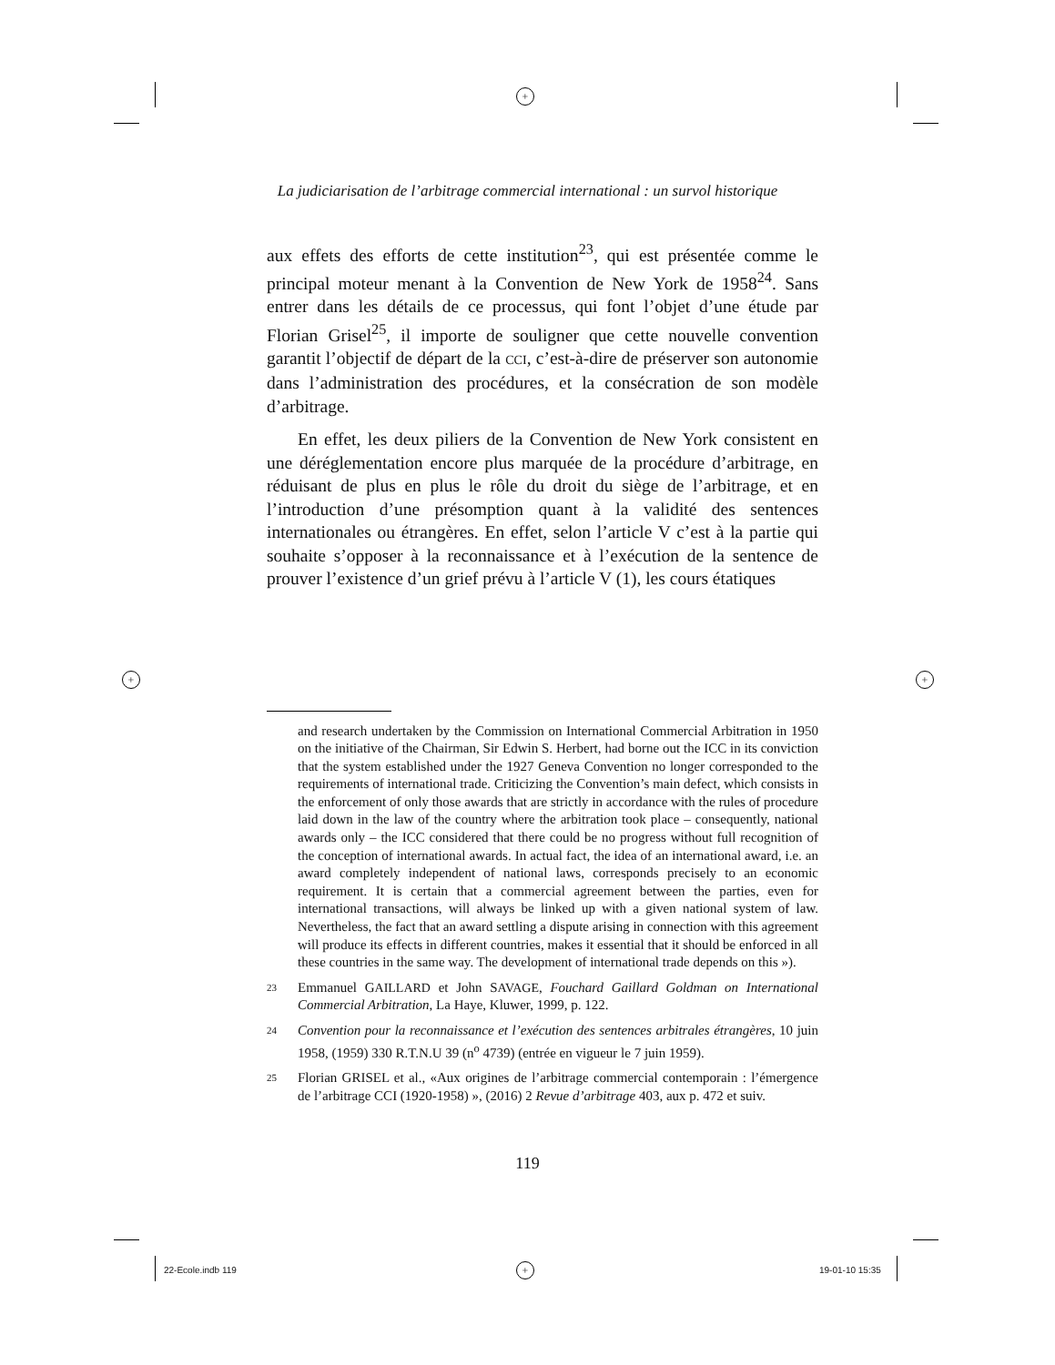+
+ +
+
La judiciarisation de l’arbitrage commercial international : un survol historique
aux effets des efforts de cette institution<sup>23</sup>, qui est présentée comme le principal moteur menant à la Convention de New York de 1958<sup>24</sup>. Sans entrer dans les détails de ce processus, qui font l’objet d’une étude par Florian Grisel<sup>25</sup>, il importe de souligner que cette nouvelle convention garantit l’objectif de départ de la CCI, c’est-à-dire de préserver son autonomie dans l’administration des procédures, et la consécration de son modèle d’arbitrage.
En effet, les deux piliers de la Convention de New York consistent en une déréglementation encore plus marquée de la procédure d’arbitrage, en réduisant de plus en plus le rôle du droit du siège de l’arbitrage, et en l’introduction d’une présomption quant à la validité des sentences internationales ou étrangères. En effet, selon l’article V c’est à la partie qui souhaite s’opposer à la reconnaissance et à l’exécution de la sentence de prouver l’existence d’un grief prévu à l’article V (1), les cours étatiques
and research undertaken by the Commission on International Commercial Arbitration in 1950 on the initiative of the Chairman, Sir Edwin S. Herbert, had borne out the ICC in its conviction that the system established under the 1927 Geneva Convention no longer corresponded to the requirements of international trade. Criticizing the Convention’s main defect, which consists in the enforcement of only those awards that are strictly in accordance with the rules of procedure laid down in the law of the country where the arbitration took place – consequently, national awards only – the ICC considered that there could be no progress without full recognition of the conception of international awards. In actual fact, the idea of an international award, i.e. an award completely independent of national laws, corresponds precisely to an economic requirement. It is certain that a commercial agreement between the parties, even for international transactions, will always be linked up with a given national system of law. Nevertheless, the fact that an award settling a dispute arising in connection with this agreement will produce its effects in different countries, makes it essential that it should be enforced in all these countries in the same way. The development of international trade depends on this »).
23 Emmanuel GAILLARD et John SAVAGE, Fouchard Gaillard Goldman on International Commercial Arbitration, La Haye, Kluwer, 1999, p. 122.
24 Convention pour la reconnaissance et l’exécution des sentences arbitrales étrangères, 10 juin 1958, (1959) 330 R.T.N.U 39 (n<sup>o</sup> 4739) (entrée en vigueur le 7 juin 1959).
25 Florian GRISEL et al., «Aux origines de l’arbitrage commercial contemporain : l’émergence de l’arbitrage CCI (1920-1958) », (2016) 2 Revue d’arbitrage 403, aux p. 472 et suiv.
119
22-Ecole.indb 119 19-01-10 15:35